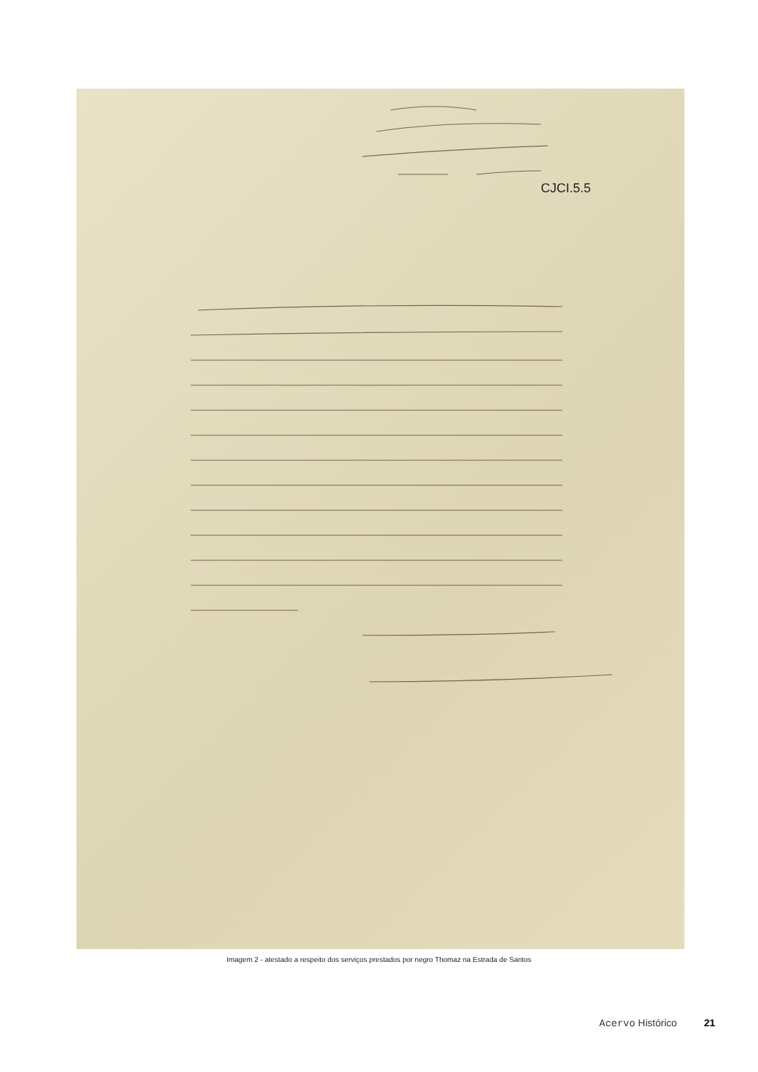CJCI.5.5
Imagem 2 - atestado a respeito dos serviços prestados por negro Thomaz na Estrada de Santos
Acervo Histórico 21